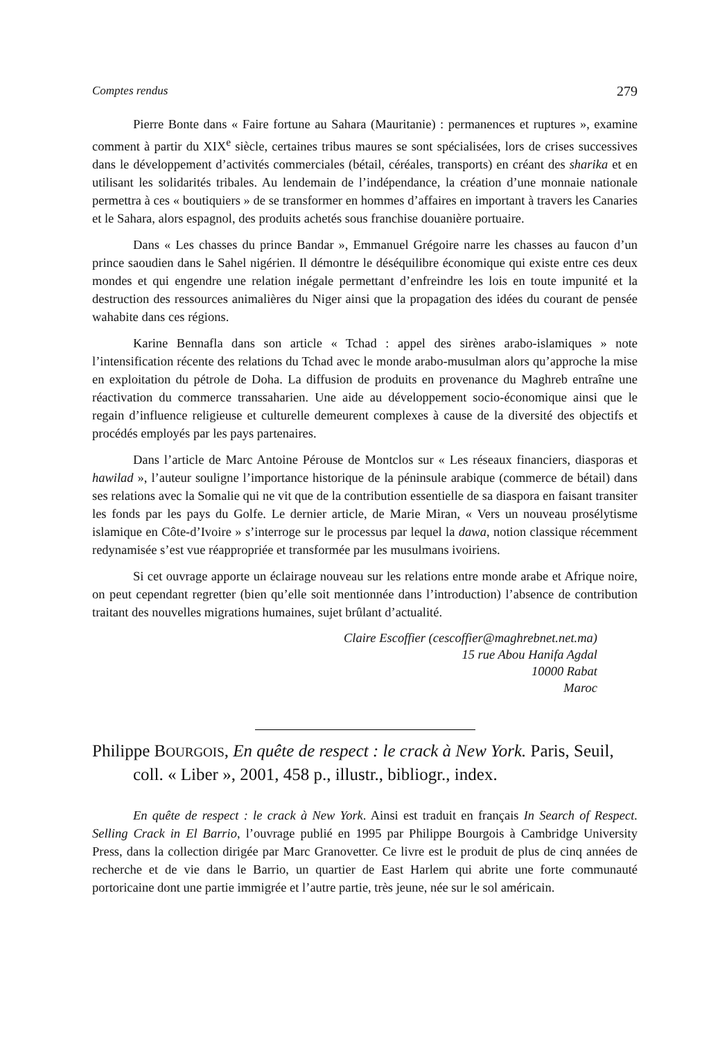Comptes rendus 279
Pierre Bonte dans « Faire fortune au Sahara (Mauritanie) : permanences et ruptures », examine comment à partir du XIX<sup>e</sup> siècle, certaines tribus maures se sont spécialisées, lors de crises successives dans le développement d’activités commerciales (bétail, céréales, transports) en créant des sharika et en utilisant les solidarités tribales. Au lendemain de l’indépendance, la création d’une monnaie nationale permettra à ces « boutiquiers » de se transformer en hommes d’affaires en important à travers les Canaries et le Sahara, alors espagnol, des produits achetés sous franchise douanière portuaire.
Dans « Les chasses du prince Bandar », Emmanuel Grégoire narre les chasses au faucon d’un prince saoudien dans le Sahel nigérien. Il démontre le déséquilibre économique qui existe entre ces deux mondes et qui engendre une relation inégale permettant d’enfreindre les lois en toute impunité et la destruction des ressources animalières du Niger ainsi que la propagation des idées du courant de pensée wahabite dans ces régions.
Karine Bennafla dans son article « Tchad : appel des sirènes arabo-islamiques » note l’intensification récente des relations du Tchad avec le monde arabo-musulman alors qu’approche la mise en exploitation du pétrole de Doha. La diffusion de produits en provenance du Maghreb entraîne une réactivation du commerce transsaharien. Une aide au développement socio-économique ainsi que le regain d’influence religieuse et culturelle demeurent complexes à cause de la diversité des objectifs et procédés employés par les pays partenaires.
Dans l’article de Marc Antoine Pérouse de Montclos sur « Les réseaux financiers, diasporas et hawilad », l’auteur souligne l’importance historique de la péninsule arabique (commerce de bétail) dans ses relations avec la Somalie qui ne vit que de la contribution essentielle de sa diaspora en faisant transiter les fonds par les pays du Golfe. Le dernier article, de Marie Miran, « Vers un nouveau prosélytisme islamique en Côte-d’Ivoire » s’interroge sur le processus par lequel la dawa, notion classique récemment redynamisée s’est vue réappropriée et transformée par les musulmans ivoiriens.
Si cet ouvrage apporte un éclairage nouveau sur les relations entre monde arabe et Afrique noire, on peut cependant regretter (bien qu’elle soit mentionnée dans l’introduction) l’absence de contribution traitant des nouvelles migrations humaines, sujet brûlant d’actualité.
Claire Escoffier (cescoffier@maghrebnet.net.ma)
15 rue Abou Hanifa Agdal
10000 Rabat
Maroc
Philippe BOURGOIS, En quête de respect : le crack à New York. Paris, Seuil, coll. « Liber », 2001, 458 p., illustr., bibliogr., index.
En quête de respect : le crack à New York. Ainsi est traduit en français In Search of Respect. Selling Crack in El Barrio, l’ouvrage publié en 1995 par Philippe Bourgois à Cambridge University Press, dans la collection dirigée par Marc Granovetter. Ce livre est le produit de plus de cinq années de recherche et de vie dans le Barrio, un quartier de East Harlem qui abrite une forte communauté portoricaine dont une partie immigrée et l’autre partie, très jeune, née sur le sol américain.